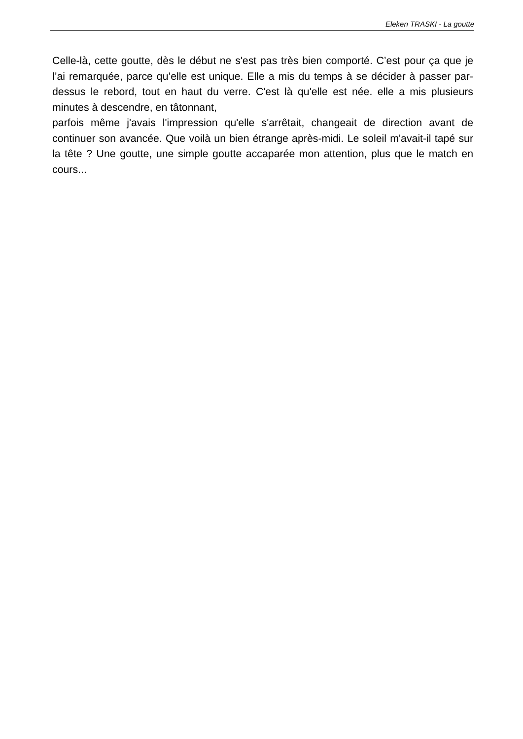Eleken TRASKI - La goutte
Celle-là, cette goutte, dès le début ne s'est pas très bien comporté. C’est pour ça que je l’ai remarquée, parce qu’elle est unique. Elle a mis du temps à se décider à passer par-dessus le rebord, tout en haut du verre. C'est là qu'elle est née. elle a mis plusieurs minutes à descendre, en tâtonnant,
parfois même j'avais l'impression qu'elle s'arrêtait, changeait de direction avant de continuer son avancée. Que voilà un bien étrange après-midi. Le soleil m'avait-il tapé sur la tête ? Une goutte, une simple goutte accaparée mon attention, plus que le match en cours...